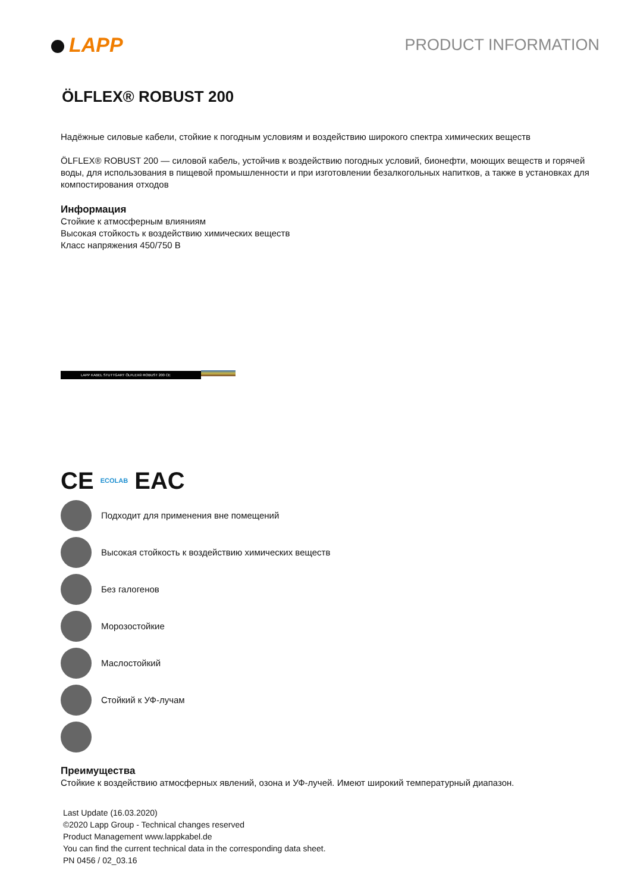LAPP
PRODUCT INFORMATION
ÖLFLEX® ROBUST 200
Надёжные силовые кабели, стойкие к погодным условиям и воздействию широкого спектра химических веществ
ÖLFLEX® ROBUST 200 — силовой кабель, устойчив к воздействию погодных условий, бионефти, моющих веществ и горячей воды, для использования в пищевой промышленности и при изготовлении безалкогольных напитков, а также в установках для компостирования отходов
Информация
Стойкие к атмосферным влияниям
Высокая стойкость к воздействию химических веществ
Класс напряжения 450/750 В
LAPP KABEL STUTTGART ÖLFLEX® ROBUST 200 CE
CE ECOLAB EAC
Подходит для применения вне помещений
Высокая стойкость к воздействию химических веществ
Без галогенов
Морозостойкие
Маслостойкий
Стойкий к УФ-лучам
Преимущества
Стойкие к воздействию атмосферных явлений, озона и УФ-лучей. Имеют широкий температурный диапазон.
Last Update (16.03.2020)
©2020 Lapp Group - Technical changes reserved
Product Management www.lappkabel.de
You can find the current technical data in the corresponding data sheet.
PN 0456 / 02_03.16